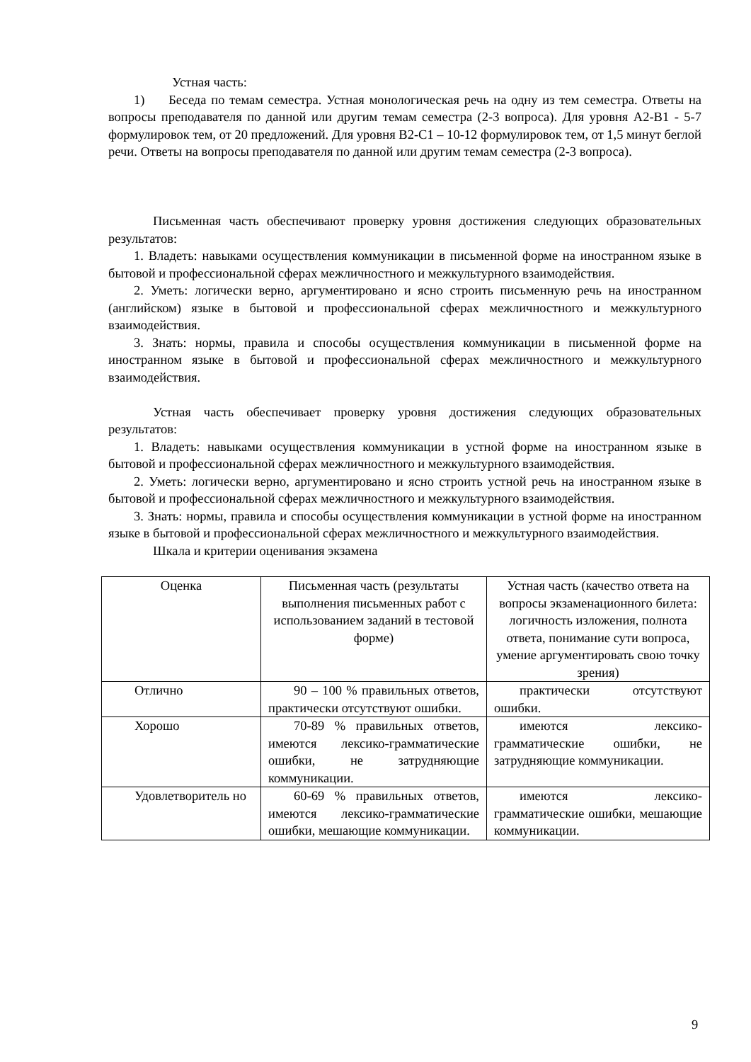Устная часть:
1) Беседа по темам семестра. Устная монологическая речь на одну из тем семестра. Ответы на вопросы преподавателя по данной или другим темам семестра (2-3 вопроса). Для уровня А2-В1 - 5-7 формулировок тем, от 20 предложений. Для уровня В2-С1 – 10-12 формулировок тем, от 1,5 минут беглой речи. Ответы на вопросы преподавателя по данной или другим темам семестра (2-3 вопроса).
Письменная часть обеспечивают проверку уровня достижения следующих образовательных результатов:
1. Владеть: навыками осуществления коммуникации в письменной форме на иностранном языке в бытовой и профессиональной сферах межличностного и межкультурного взаимодействия.
2. Уметь: логически верно, аргументировано и ясно строить письменную речь на иностранном (английском) языке в бытовой и профессиональной сферах межличностного и межкультурного взаимодействия.
3. Знать: нормы, правила и способы осуществления коммуникации в письменной форме на иностранном языке в бытовой и профессиональной сферах межличностного и межкультурного взаимодействия.
Устная часть обеспечивает проверку уровня достижения следующих образовательных результатов:
1. Владеть: навыками осуществления коммуникации в устной форме на иностранном языке в бытовой и профессиональной сферах межличностного и межкультурного взаимодействия.
2. Уметь: логически верно, аргументировано и ясно строить устной речь на иностранном языке в бытовой и профессиональной сферах межличностного и межкультурного взаимодействия.
3. Знать: нормы, правила и способы осуществления коммуникации в устной форме на иностранном языке в бытовой и профессиональной сферах межличностного и межкультурного взаимодействия.
Шкала и критерии оценивания экзамена
| Оценка | Письменная часть (результаты выполнения письменных работ с использованием заданий в тестовой форме) | Устная часть (качество ответа на вопросы экзаменационного билета: логичность изложения, полнота ответа, понимание сути вопроса, умение аргументировать свою точку зрения) |
| Отлично | 90 – 100 % правильных ответов, практически отсутствуют ошибки. | практически отсутствуют ошибки. |
| Хорошо | 70-89 % правильных ответов, имеются лексико-грамматические ошибки, не затрудняющие коммуникации. | имеются лексико-грамматические ошибки, не затрудняющие коммуникации. |
| Удовлетворитель но | 60-69 % правильных ответов, имеются лексико-грамматические ошибки, мешающие коммуникации. | имеются лексико-грамматические ошибки, мешающие коммуникации. |
9